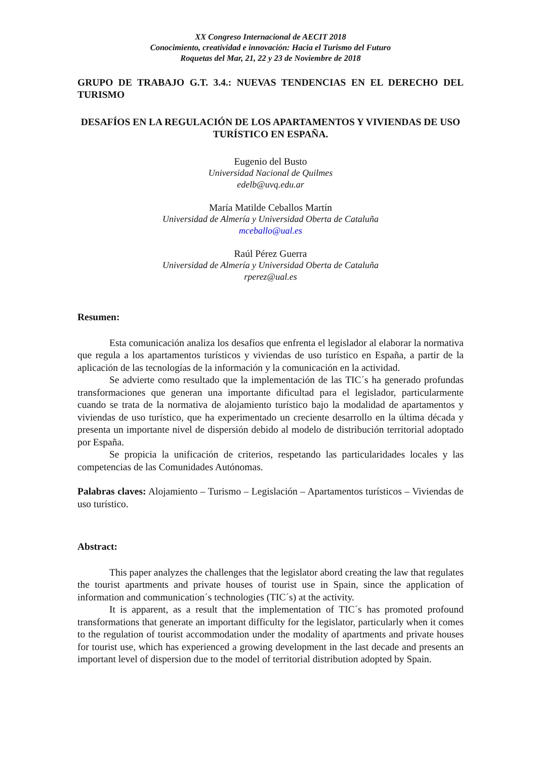XX Congreso Internacional de AECIT 2018
Conocimiento, creatividad e innovación: Hacia el Turismo del Futuro
Roquetas del Mar, 21, 22 y 23 de Noviembre de 2018
GRUPO DE TRABAJO G.T. 3.4.: NUEVAS TENDENCIAS EN EL DERECHO DEL TURISMO
DESAFÍOS EN LA REGULACIÓN DE LOS APARTAMENTOS Y VIVIENDAS DE USO TURÍSTICO EN ESPAÑA.
Eugenio del Busto
Universidad Nacional de Quilmes
edelb@uvq.edu.ar
María Matilde Ceballos Martín
Universidad de Almería y Universidad Oberta de Cataluña
mceballo@ual.es
Raúl Pérez Guerra
Universidad de Almería y Universidad Oberta de Cataluña
rperez@ual.es
Resumen:
Esta comunicación analiza los desafíos que enfrenta el legislador al elaborar la normativa que regula a los apartamentos turísticos y viviendas de uso turístico en España, a partir de la aplicación de las tecnologías de la información y la comunicación en la actividad.
Se advierte como resultado que la implementación de las TIC´s ha generado profundas transformaciones que generan una importante dificultad para el legislador, particularmente cuando se trata de la normativa de alojamiento turístico bajo la modalidad de apartamentos y viviendas de uso turístico, que ha experimentado un creciente desarrollo en la última década y presenta un importante nivel de dispersión debido al modelo de distribución territorial adoptado por España.
Se propicia la unificación de criterios, respetando las particularidades locales y las competencias de las Comunidades Autónomas.
Palabras claves: Alojamiento – Turismo – Legislación – Apartamentos turísticos – Viviendas de uso turístico.
Abstract:
This paper analyzes the challenges that the legislator abord creating the law that regulates the tourist apartments and private houses of tourist use in Spain, since the application of information and communication´s technologies (TIC´s) at the activity.
It is apparent, as a result that the implementation of TIC´s has promoted profound transformations that generate an important difficulty for the legislator, particularly when it comes to the regulation of tourist accommodation under the modality of apartments and private houses for tourist use, which has experienced a growing development in the last decade and presents an important level of dispersion due to the model of territorial distribution adopted by Spain.